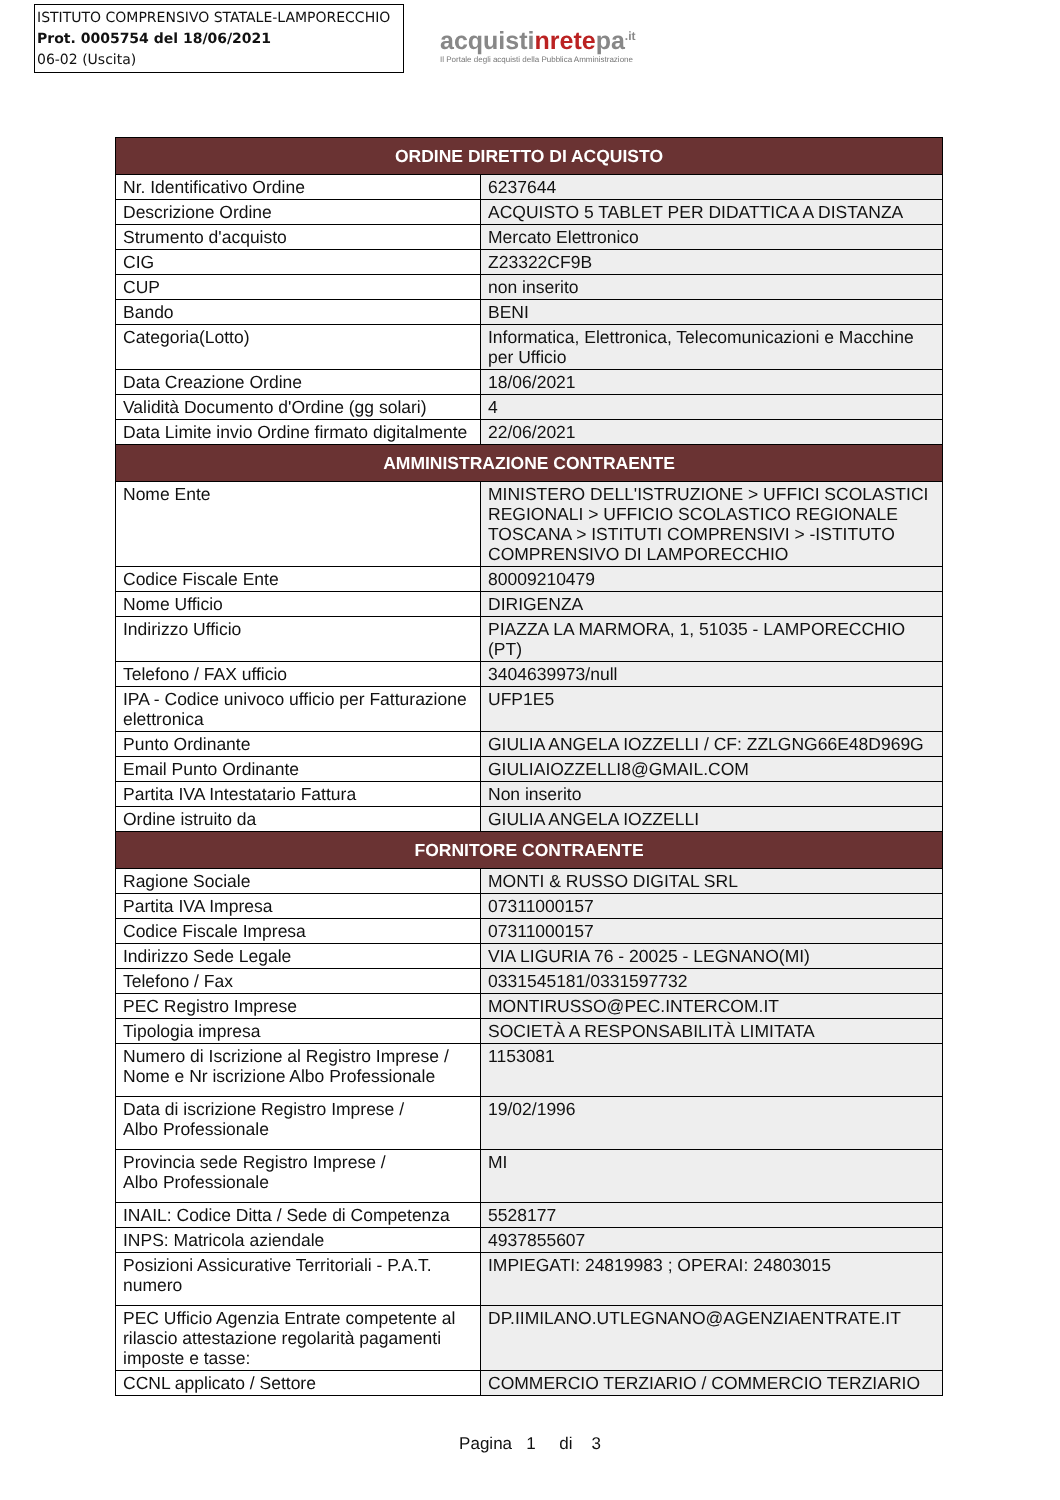ISTITUTO COMPRENSIVO STATALE-LAMPORECCHIO
Prot. 0005754 del 18/06/2021
06-02 (Uscita)
acquistinretepa<sup>.it</sup>
Il Portale degli acquisti della Pubblica Amministrazione
| ORDINE DIRETTO DI ACQUISTO | |
| --- | --- |
| Nr. Identificativo Ordine | 6237644 |
| Descrizione Ordine | ACQUISTO 5 TABLET PER DIDATTICA A DISTANZA |
| Strumento d'acquisto | Mercato Elettronico |
| CIG | Z23322CF9B |
| CUP | non inserito |
| Bando | BENI |
| Categoria(Lotto) | Informatica, Elettronica, Telecomunicazioni e Macchine per Ufficio |
| Data Creazione Ordine | 18/06/2021 |
| Validità Documento d'Ordine (gg solari) | 4 |
| Data Limite invio Ordine firmato digitalmente | 22/06/2021 |
| AMMINISTRAZIONE CONTRAENTE | |
| Nome Ente | MINISTERO DELL'ISTRUZIONE > UFFICI SCOLASTICI REGIONALI > UFFICIO SCOLASTICO REGIONALE TOSCANA > ISTITUTI COMPRENSIVI > -ISTITUTO COMPRENSIVO DI LAMPORECCHIO |
| Codice Fiscale Ente | 80009210479 |
| Nome Ufficio | DIRIGENZA |
| Indirizzo Ufficio | PIAZZA LA MARMORA, 1, 51035 - LAMPORECCHIO (PT) |
| Telefono / FAX ufficio | 3404639973/null |
| IPA - Codice univoco ufficio per Fatturazione elettronica | UFP1E5 |
| Punto Ordinante | GIULIA ANGELA IOZZELLI / CF: ZZLGNG66E48D969G |
| Email Punto Ordinante | GIULIAIOZZELLI8@GMAIL.COM |
| Partita IVA Intestatario Fattura | Non inserito |
| Ordine istruito da | GIULIA ANGELA IOZZELLI |
| FORNITORE CONTRAENTE | |
| Ragione Sociale | MONTI & RUSSO DIGITAL SRL |
| Partita IVA Impresa | 07311000157 |
| Codice Fiscale Impresa | 07311000157 |
| Indirizzo Sede Legale | VIA LIGURIA 76 - 20025 - LEGNANO(MI) |
| Telefono / Fax | 0331545181/0331597732 |
| PEC Registro Imprese | MONTIRUSSO@PEC.INTERCOM.IT |
| Tipologia impresa | SOCIETÀ A RESPONSABILITÀ LIMITATA |
| Numero di Iscrizione al Registro Imprese / Nome e Nr iscrizione Albo Professionale | 1153081 |
| Data di iscrizione Registro Imprese / Albo Professionale | 19/02/1996 |
| Provincia sede Registro Imprese / Albo Professionale | MI |
| INAIL: Codice Ditta / Sede di Competenza | 5528177 |
| INPS: Matricola aziendale | 4937855607 |
| Posizioni Assicurative Territoriali - P.A.T. numero | IMPIEGATI: 24819983 ; OPERAI: 24803015 |
| PEC Ufficio Agenzia Entrate competente al rilascio attestazione regolarità pagamenti imposte e tasse: | DP.IIMILANO.UTLEGNANO@AGENZIAENTRATE.IT |
| CCNL applicato / Settore | COMMERCIO TERZIARIO / COMMERCIO TERZIARIO |
Pagina 1 di 3